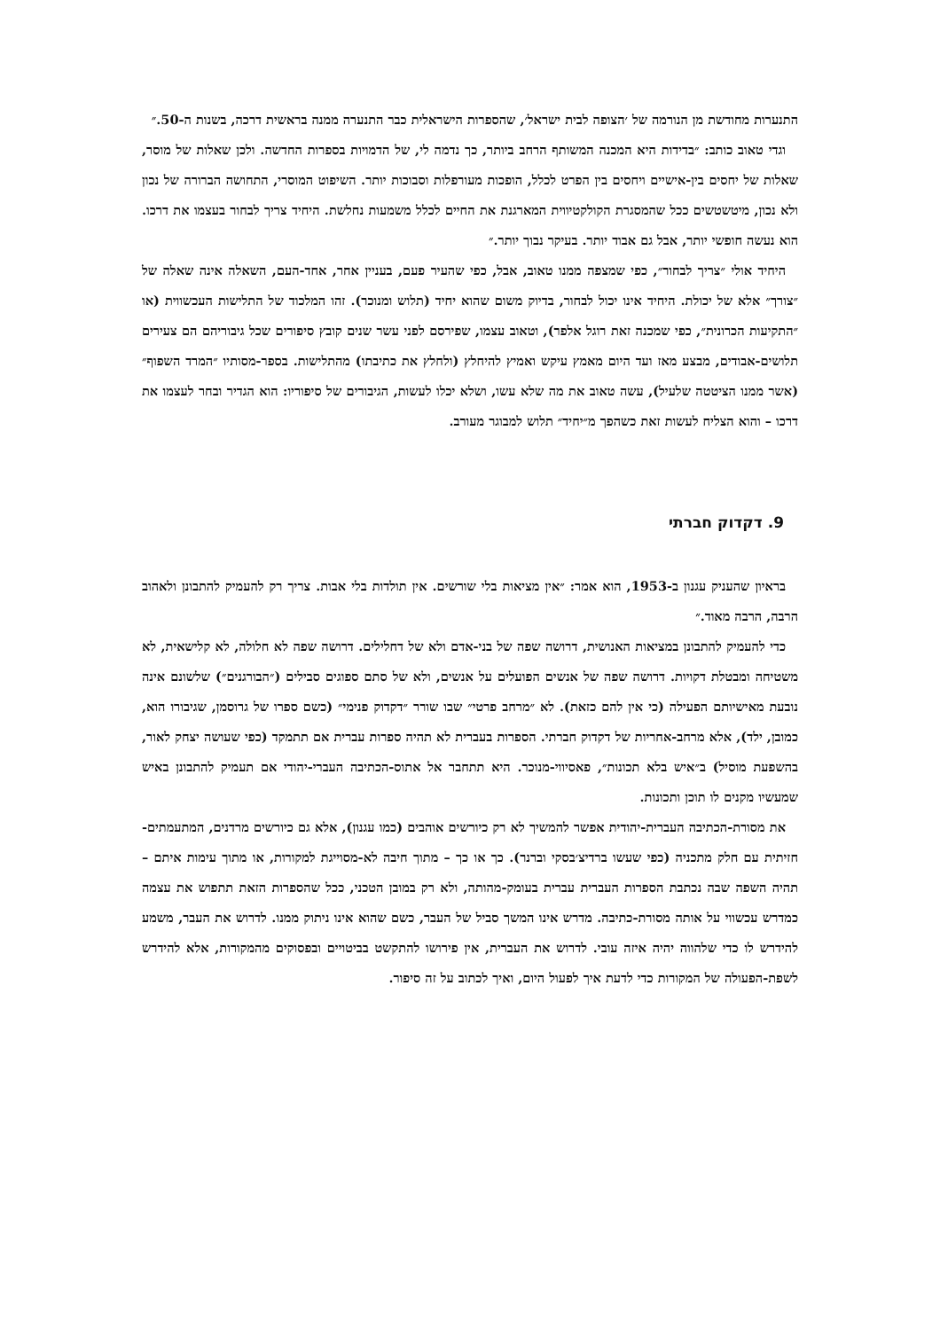התנערות מחודשת מן הנורמה של ׳הצופה לבית ישראל׳, שהספרות הישראלית כבר התנערה ממנה בראשית דרכה, בשנות ה-50.״
וגדי טאוב כותב: ״בדידות היא המכנה המשותף הרחב ביותר, כך נדמה לי, של הדמויות בספרות החדשה. ולכן שאלות של מוסר, שאלות של יחסים בין-אישיים ויחסים בין הפרט לכלל, הופכות מעורפלות וסבוכות יותר. השיפוט המוסרי, התחושה הברורה של נכון ולא נכון, מיטשטשים ככל שהמסגרת הקולקטיווית המארגנת את החיים לכלל משמעות נחלשת. היחיד צריך לבחור בעצמו את דרכו. הוא נעשה חופשי יותר, אבל גם אבוד יותר. בעיקר נבוך יותר.״
היחיד אולי ״צריך לבחור״, כפי שמצפה ממנו טאוב, אבל, כפי שהעיר פעם, בעניין אחר, אחד-העם, השאלה אינה שאלה של ״צורך״ אלא של יכולת. היחיד אינו יכול לבחור, בדיוק משום שהוא יחיד (תלוש ומנוכר). זהו המלכוד של התלישות העכשווית (או ״התקיעות הכרונית״, כפי שמכנה זאת רוגל אלפר), וטאוב עצמו, שפירסם לפני עשר שנים קובץ סיפורים שכל גיבוריהם הם צעירים תלושים-אבודים, מבצע מאז ועד היום מאמץ עיקש ואמיץ להיחלץ (ולחלץ את כתיבתו) מהתלישות. בספר-מסותיו ״המרד השפוף״ (אשר ממנו הציטטה שלעיל), עשה טאוב את מה שלא עשו, ושלא יכלו לעשות, הגיבורים של סיפוריו: הוא הגדיר ובחר לעצמו את דרכו – והוא הצליח לעשות זאת כשהפך מ״יחיד״ תלוש למבוגר מעורב.
9. דקדוק חברתי
בראיון שהעניק עגנון ב-1953, הוא אמר: ״אין מציאות בלי שורשים. אין תולדות בלי אבות. צריך רק להעמיק להתבונן ולאהוב הרבה, הרבה מאוד.״
כדי להעמיק להתבונן במציאות האנושית, דרושה שפה של בני-אדם ולא של דחלילים. דרושה שפה לא חלולה, לא קלישאית, לא משטיחה ומבטלת דקויות. דרושה שפה של אנשים הפועלים על אנשים, ולא של סתם ספוגים סבילים (״הבורגנים״) שלשונם אינה נובעת מאישיותם הפעילה (כי אין להם כזאת). לא ״מרחב פרטי״ שבו שורר ״דקדוק פנימי״ (כשם ספרו של גרוסמן, שגיבורו הוא, כמובן, ילד), אלא מרחב-אחריות של דקדוק חברתי. הספרות בעברית לא תהיה ספרות עברית אם תתמקד (כפי שעושה יצחק לאור, בהשפעת מוסיל) ב״איש בלא תכונות״, פאסיווי-מנוכר. היא תתחבר אל אתוס-הכתיבה העברי-יהודי אם תעמיק להתבונן באיש שמעשיו מקנים לו תוכן ותכונות.
את מסורת-הכתיבה העברית-יהודית אפשר להמשיך לא רק כיורשים אוהבים (כמו עגנון), אלא גם כיורשים מרדנים, המתעמתים-חזיתית עם חלק מתכניה (כפי שעשו ברדיצ׳בסקי וברנר). כך או כך – מתוך חיבה לא-מסוייגת למקורות, או מתוך עימות איתם – תהיה השפה שבה נכתבת הספרות העברית עברית בעומק-מהותה, ולא רק במובן הטכני, ככל שהספרות הזאת תתפוש את עצמה כמדרש עכשווי על אותה מסורת-כתיבה. מדרש אינו המשך סביל של העבר, כשם שהוא אינו ניתוק ממנו. לדרוש את העבר, משמע להידרש לו כדי שלהווה יהיה איזה עובי. לדרוש את העברית, אין פירושו להתקשט בביטויים ובפסוקים מהמקורות, אלא להידרש לשפת-הפעולה של המקורות כדי לדעת איך לפעול היום, ואיך לכתוב על זה סיפור.